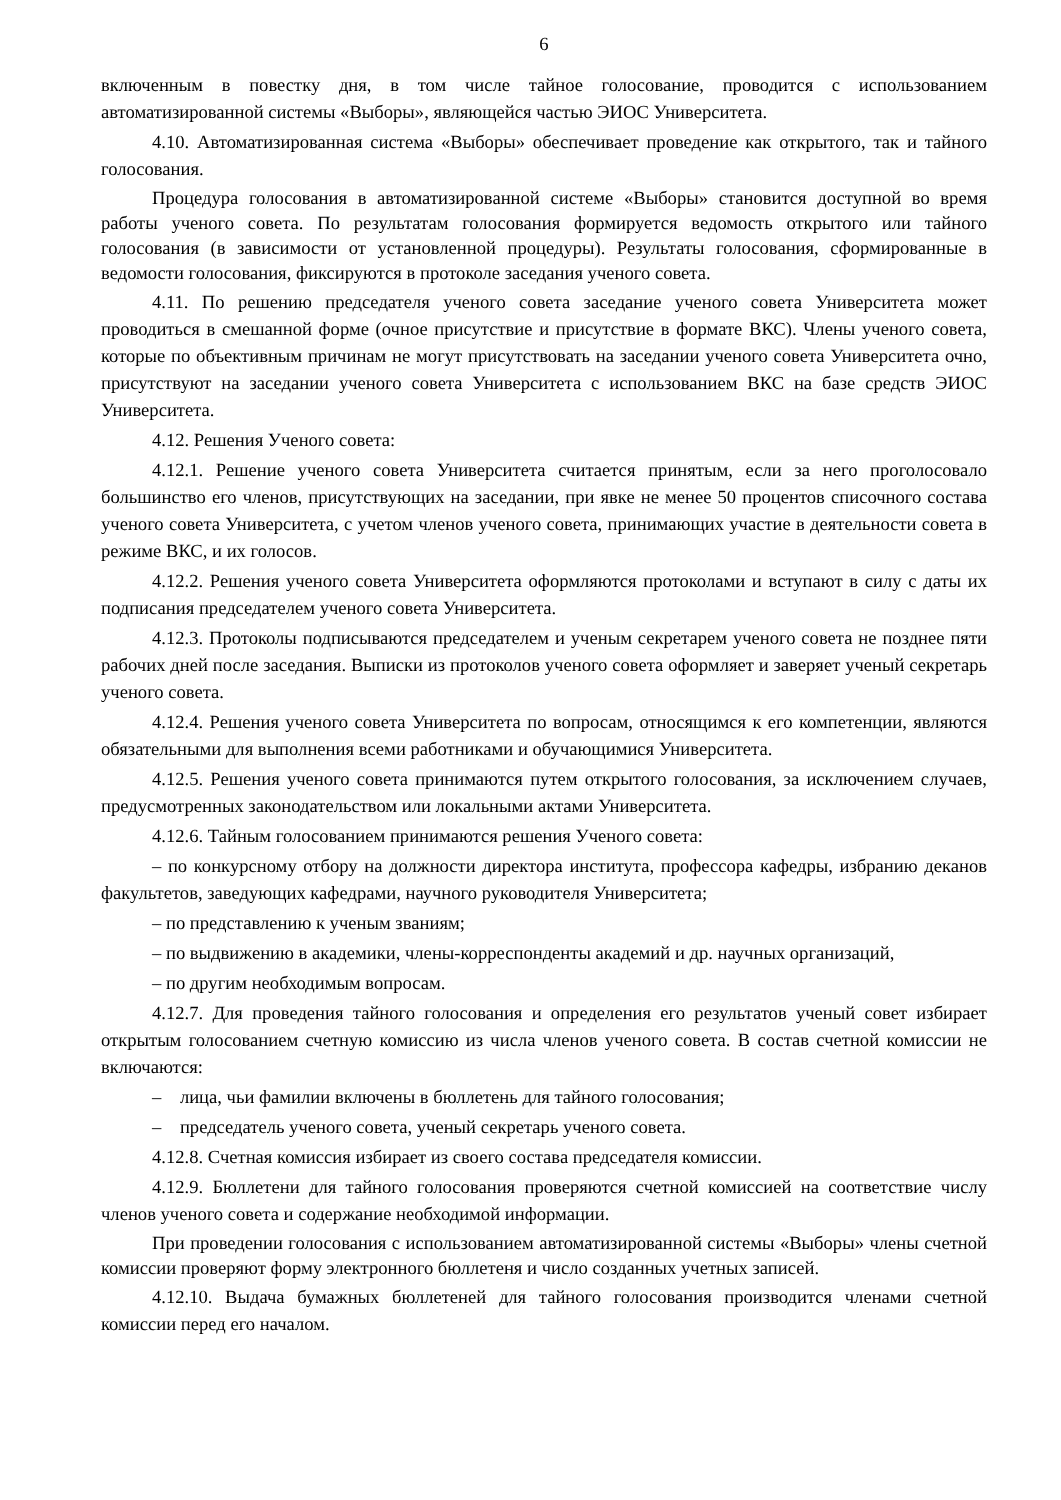6
включенным в повестку дня, в том числе тайное голосование, проводится с использованием автоматизированной системы «Выборы», являющейся частью ЭИОС Университета.
4.10. Автоматизированная система «Выборы» обеспечивает проведение как открытого, так и тайного голосования.
Процедура голосования в автоматизированной системе «Выборы» становится доступной во время работы ученого совета. По результатам голосования формируется ведомость открытого или тайного голосования (в зависимости от установленной процедуры). Результаты голосования, сформированные в ведомости голосования, фиксируются в протоколе заседания ученого совета.
4.11. По решению председателя ученого совета заседание ученого совета Университета может проводиться в смешанной форме (очное присутствие и присутствие в формате ВКС). Члены ученого совета, которые по объективным причинам не могут присутствовать на заседании ученого совета Университета очно, присутствуют на заседании ученого совета Университета с использованием ВКС на базе средств ЭИОС Университета.
4.12. Решения Ученого совета:
4.12.1. Решение ученого совета Университета считается принятым, если за него проголосовало большинство его членов, присутствующих на заседании, при явке не менее 50 процентов списочного состава ученого совета Университета, с учетом членов ученого совета, принимающих участие в деятельности совета в режиме ВКС, и их голосов.
4.12.2. Решения ученого совета Университета оформляются протоколами и вступают в силу с даты их подписания председателем ученого совета Университета.
4.12.3. Протоколы подписываются председателем и ученым секретарем ученого совета не позднее пяти рабочих дней после заседания. Выписки из протоколов ученого совета оформляет и заверяет ученый секретарь ученого совета.
4.12.4. Решения ученого совета Университета по вопросам, относящимся к его компетенции, являются обязательными для выполнения всеми работниками и обучающимися Университета.
4.12.5. Решения ученого совета принимаются путем открытого голосования, за исключением случаев, предусмотренных законодательством или локальными актами Университета.
4.12.6. Тайным голосованием принимаются решения Ученого совета:
– по конкурсному отбору на должности директора института, профессора кафедры, избранию деканов факультетов, заведующих кафедрами, научного руководителя Университета;
– по представлению к ученым званиям;
– по выдвижению в академики, члены-корреспонденты академий и др. научных организаций,
– по другим необходимым вопросам.
4.12.7. Для проведения тайного голосования и определения его результатов ученый совет избирает открытым голосованием счетную комиссию из числа членов ученого совета. В состав счетной комиссии не включаются:
– лица, чьи фамилии включены в бюллетень для тайного голосования;
– председатель ученого совета, ученый секретарь ученого совета.
4.12.8. Счетная комиссия избирает из своего состава председателя комиссии.
4.12.9. Бюллетени для тайного голосования проверяются счетной комиссией на соответствие числу членов ученого совета и содержание необходимой информации.
При проведении голосования с использованием автоматизированной системы «Выборы» члены счетной комиссии проверяют форму электронного бюллетеня и число созданных учетных записей.
4.12.10. Выдача бумажных бюллетеней для тайного голосования производится членами счетной комиссии перед его началом.